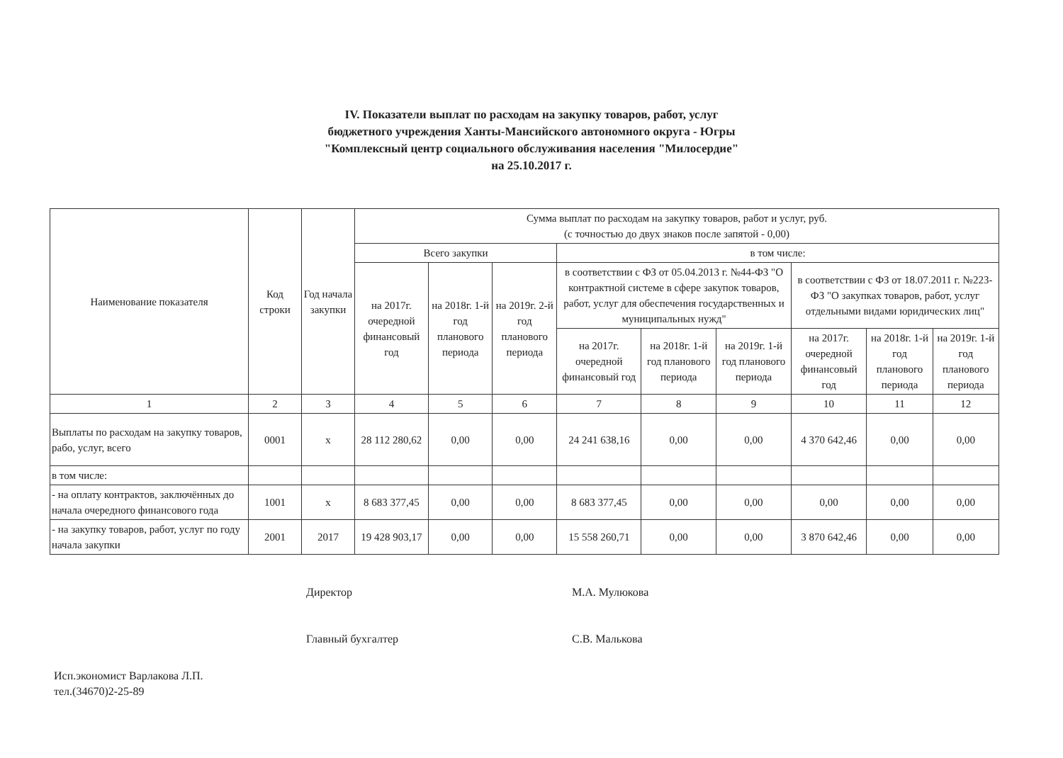IV. Показатели выплат по расходам на закупку товаров, работ, услуг
бюджетного учреждения Ханты-Мансийского автономного округа - Югры
"Комплексный центр социального обслуживания населения "Милосердие"
на 25.10.2017 г.
| Наименование показателя | Код строки | Год начала закупки | Сумма выплат по расходам на закупку товаров, работ и услуг, руб. (с точностью до двух знаков после запятой - 0,00) | | | | | | | | |
| --- | --- | --- | --- | --- | --- | --- | --- | --- | --- | --- | --- |
| | | | Всего закупки | | | в том числе: | | | | | |
| | | | на 2017г. очередной финансовый год | на 2018г. 1-й год планового периода | на 2019г. 2-й год планового периода | в соответствии с ФЗ от 05.04.2013 г. №44-ФЗ "О контрактной системе в сфере закупок товаров, работ, услуг для обеспечения государственных и муниципальных нужд" | | | в соответствии с ФЗ от 18.07.2011 г. №223-ФЗ "О закупках товаров, работ, услуг отдельными видами юридических лиц" | | |
| | | | | | | на 2017г. очередной финансовый год | на 2018г. 1-й год планового периода | на 2019г. 1-й год планового периода | на 2017г. очередной финансовый год | на 2018г. 1-й год планового периода | на 2019г. 1-й год планового периода |
| 1 | 2 | 3 | 4 | 5 | 6 | 7 | 8 | 9 | 10 | 11 | 12 |
| Выплаты по расходам на закупку товаров, рабо, услуг, всего | 0001 | х | 28 112 280,62 | 0,00 | 0,00 | 24 241 638,16 | 0,00 | 0,00 | 4 370 642,46 | 0,00 | 0,00 |
| в том числе: | | | | | | | | | | | |
| - на оплату контрактов, заключённых до начала очередного финансового года | 1001 | х | 8 683 377,45 | 0,00 | 0,00 | 8 683 377,45 | 0,00 | 0,00 | 0,00 | 0,00 | 0,00 |
| - на закупку товаров, работ, услуг по году начала закупки | 2001 | 2017 | 19 428 903,17 | 0,00 | 0,00 | 15 558 260,71 | 0,00 | 0,00 | 3 870 642,46 | 0,00 | 0,00 |
Директор М.А. Мулюкова
Главный бухгалтер С.В. Малькова
Исп.экономист Варлакова Л.П.
тел.(34670)2-25-89